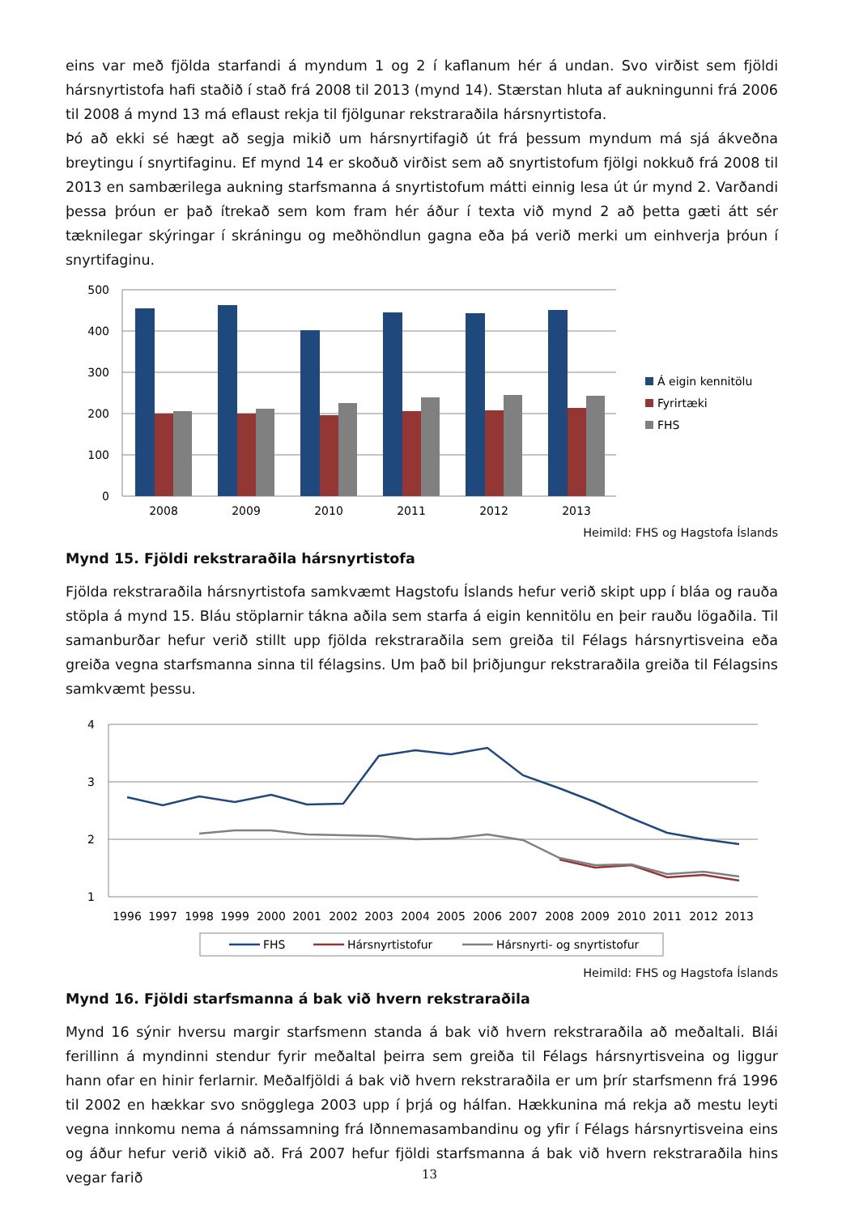eins var með fjölda starfandi á myndum 1 og 2 í kaflanum hér á undan. Svo virðist sem fjöldi hársnyrtistofa hafi staðið í stað frá 2008 til 2013 (mynd 14). Stærstan hluta af aukningunni frá 2006 til 2008 á mynd 13 má eflaust rekja til fjölgunar rekstraraðila hársnyrtistofa.
Þó að ekki sé hægt að segja mikið um hársnyrtifagið út frá þessum myndum má sjá ákveðna breytingu í snyrtifaginu. Ef mynd 14 er skoðuð virðist sem að snyrtistofum fjölgi nokkuð frá 2008 til 2013 en sambærilega aukning starfsmanna á snyrtistofum mátti einnig lesa út úr mynd 2. Varðandi þessa þróun er það ítrekað sem kom fram hér áður í texta við mynd 2 að þetta gæti átt sér tæknilegar skýringar í skráningu og meðhöndlun gagna eða þá verið merki um einhverja þróun í snyrtifaginu.
500
400
300
200
100
0
2008
2009
2010
2011
2012
2013
Á eigin kennitölu
Fyrirtæki
FHS
Heimild: FHS og Hagstofa Íslands
Mynd 15. Fjöldi rekstraraðila hársnyrtistofa
Fjölda rekstraraðila hársnyrtistofa samkvæmt Hagstofu Íslands hefur verið skipt upp í bláa og rauða stöpla á mynd 15. Bláu stöplarnir tákna aðila sem starfa á eigin kennitölu en þeir rauðu lögaðila. Til samanburðar hefur verið stillt upp fjölda rekstraraðila sem greiða til Félags hársnyrtisveina eða greiða vegna starfsmanna sinna til félagsins. Um það bil þriðjungur rekstraraðila greiða til Félagsins samkvæmt þessu.
4
3
2
1
1996
1997
1998
1999
2000
2001
2002
2003
2004
2005
2006
2007
2008
2009
2010
2011
2012
2013
FHS
Hársnyrtistofur
Hársnyrti- og snyrtistofur
Heimild: FHS og Hagstofa Íslands
Mynd 16. Fjöldi starfsmanna á bak við hvern rekstraraðila
Mynd 16 sýnir hversu margir starfsmenn standa á bak við hvern rekstraraðila að meðaltali. Blái ferillinn á myndinni stendur fyrir meðaltal þeirra sem greiða til Félags hársnyrtisveina og liggur hann ofar en hinir ferlarnir. Meðalfjöldi á bak við hvern rekstraraðila er um þrír starfsmenn frá 1996 til 2002 en hækkar svo snögglega 2003 upp í þrjá og hálfan. Hækkunina má rekja að mestu leyti vegna innkomu nema á námssamning frá Iðnnemasambandinu og yfir í Félags hársnyrtisveina eins og áður hefur verið vikið að. Frá 2007 hefur fjöldi starfsmanna á bak við hvern rekstraraðila hins vegar farið
13